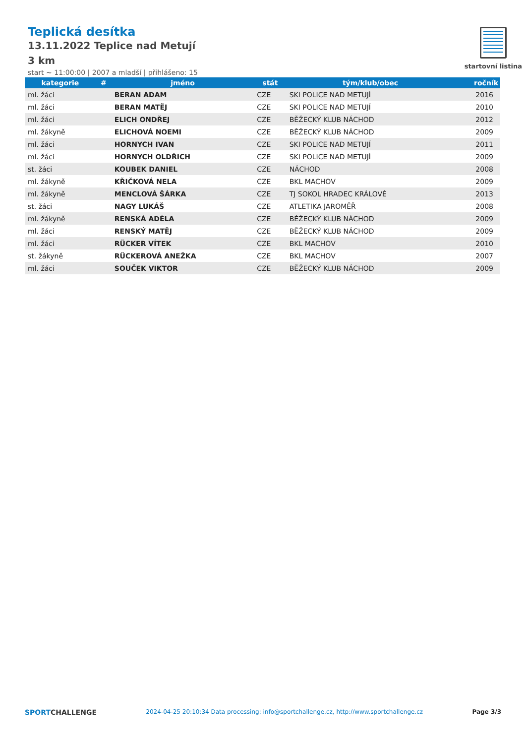Teplická desítka
13.11.2022 Teplice nad Metují
3 km
start ~ 11:00:00 | 2007 a mladší | přihlášeno: 15
startovní listina
| kategorie | # | jméno | stát | tým/klub/obec | ročník |
| --- | --- | --- | --- | --- | --- |
| ml. žáci | | BERAN ADAM | CZE | SKI POLICE NAD METUJÍ | 2016 |
| ml. žáci | | BERAN MATĚJ | CZE | SKI POLICE NAD METUJÍ | 2010 |
| ml. žáci | | ELICH ONDŘEJ | CZE | BĚŽECKÝ KLUB NÁCHOD | 2012 |
| ml. žákyně | | ELICHOVÁ NOEMI | CZE | BĚŽECKÝ KLUB NÁCHOD | 2009 |
| ml. žáci | | HORNYCH IVAN | CZE | SKI POLICE NAD METUJÍ | 2011 |
| ml. žáci | | HORNYCH OLDŘICH | CZE | SKI POLICE NAD METUJÍ | 2009 |
| st. žáci | | KOUBEK DANIEL | CZE | NÁCHOD | 2008 |
| ml. žákyně | | KŘIČKOVÁ NELA | CZE | BKL MACHOV | 2009 |
| ml. žákyně | | MENCLOVÁ ŠÁRKA | CZE | TJ SOKOL HRADEC KRÁLOVÉ | 2013 |
| st. žáci | | NAGY LUKÁŠ | CZE | ATLETIKA JAROMĚŘ | 2008 |
| ml. žákyně | | RENSKÁ ADÉLA | CZE | BĚŽECKÝ KLUB NÁCHOD | 2009 |
| ml. žáci | | RENSKÝ MATĚJ | CZE | BĚŽECKÝ KLUB NÁCHOD | 2009 |
| ml. žáci | | RÜCKER VÍTEK | CZE | BKL MACHOV | 2010 |
| st. žákyně | | RÜCKEROVÁ ANEŽKA | CZE | BKL MACHOV | 2007 |
| ml. žáci | | SOUČEK VIKTOR | CZE | BĚŽECKÝ KLUB NÁCHOD | 2009 |
SPORTCHALLENGE 2024-04-25 20:10:34 Data processing: info@sportchallenge.cz, http://www.sportchallenge.cz Page 3/3